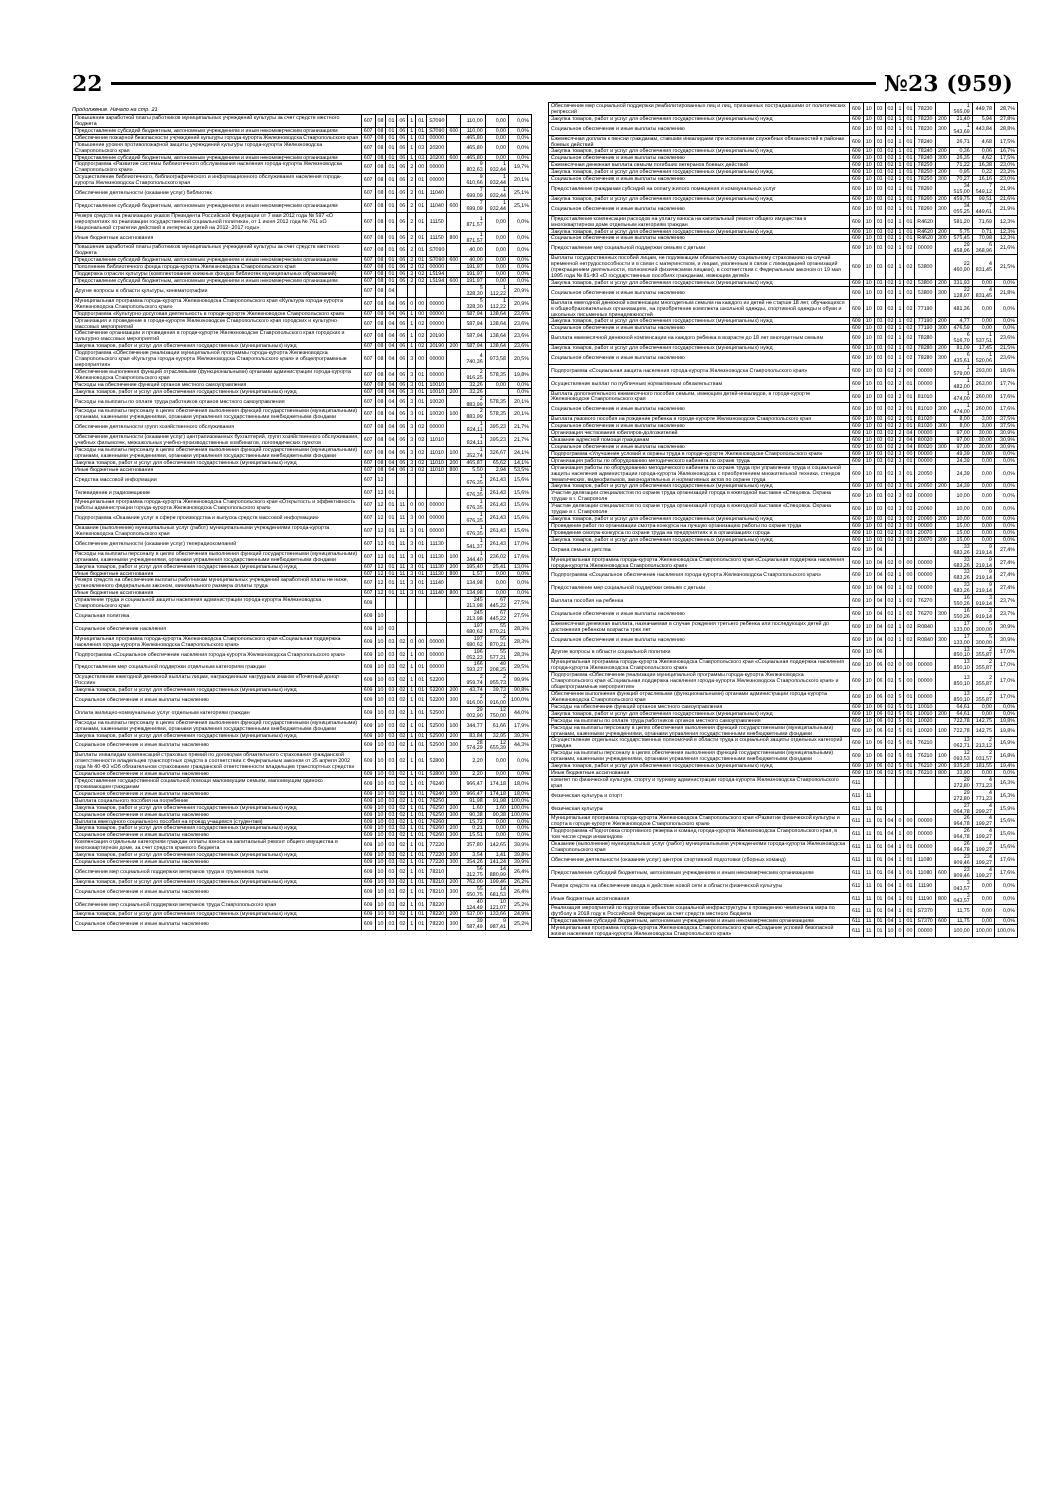22 №23 (959)
Продолжение. Начало на стр. 21
| Повышение заработной платы работников муниципальных учреждений культуры за счет средств местного бюджета | 607 | 08 | 01 | 06 | 1 | 01 | S7090 | | 110,00 | 0,00 | 0,0% |
| Предоставление субсидий бюджетным, автономным учреждениям и иным некоммерческим организациям | 607 | 08 | 01 | 06 | 1 | 01 | S7090 | 600 | 110,00 | 0,00 | 0,0% |
| Обеспечение пожарной безопасности учреждений культуры города-курорта Железноводска Ставропольского края | 607 | 08 | 01 | 06 | 1 | 03 | 00000 | | 465,80 | 0,00 | 0,0% |
| Повышение уровня противопожарной защиты учреждений культуры города-курорта Железноводска Ставропольского края | 607 | 08 | 01 | 06 | 1 | 03 | 20200 | | 465,80 | 0,00 | 0,0% |
| Предоставление субсидий бюджетным, автономным учреждениям и иным некоммерческим организациям | 607 | 08 | 01 | 06 | 1 | 03 | 20200 | 600 | 465,80 | 0,00 | 0,0% |
| Подпрограмма «Развитие системы библиотечного обслуживания населения города-курорта Железноводска Ставропольского края» | 607 | 08 | 01 | 06 | 2 | 00 | 00000 | | 9 802,63 | 1 932,44 | 19,7% |
| Осуществление библиотечного, библиографического и информационного обслуживания населения города-курорта Железноводска Ставропольского края | 607 | 08 | 01 | 06 | 2 | 01 | 00000 | | 9 610,66 | 1 932,44 | 20,1% |
| Обеспечение деятельности (оказание услуг) библиотек | 607 | 08 | 01 | 06 | 2 | 01 | 11040 | | 7 699,09 | 1 932,44 | 25,1% |
| Предоставление субсидий бюджетным, автономным учреждениям и иным некоммерческим организациям | 607 | 08 | 01 | 06 | 2 | 01 | 11040 | 600 | 7 699,09 | 1 932,44 | 25,1% |
| Резерв средств на реализацию указов Президента Российской Федерации от 7 мая 2012 года № 597 «О мероприятиях по реализации государственной социальной политики», от 1 июня 2012 года № 761 «О Национальной стратегии действий в интересах детей на 2012- 2017 годы» | 607 | 08 | 01 | 06 | 2 | 01 | 11150 | | 1 871,57 | 0,00 | 0,0% |
| Иные бюджетные ассигнования | 607 | 08 | 01 | 06 | 2 | 01 | 11150 | 800 | 1 871,57 | 0,00 | 0,0% |
| Повышение заработной платы работников муниципальных учреждений культуры за счет средств местного бюджета | 607 | 08 | 01 | 06 | 2 | 01 | S7090 | | 40,00 | 0,00 | 0,0% |
| Предоставление субсидий бюджетным, автономным учреждениям и иным некоммерческим организациям | 607 | 08 | 01 | 06 | 2 | 01 | S7090 | 600 | 40,00 | 0,00 | 0,0% |
| Пополнение библиотечного фонда города-курорта Железноводска Ставропольского края | 607 | 08 | 01 | 06 | 2 | 02 | 00000 | | 191,97 | 0,00 | 0,0% |
| Поддержка отрасли культуры (комплектование книжных фондов библиотек муниципальных образований) | 607 | 08 | 01 | 06 | 2 | 02 | L5194 | | 191,97 | 0,00 | 0,0% |
| Предоставление субсидий бюджетным, автономным учреждениям и иным некоммерческим организациям | 607 | 08 | 01 | 06 | 2 | 02 | L5194 | 600 | 191,97 | 0,00 | 0,0% |
| Другие вопросы в области культуры, кинематографии | 607 | 08 | 04 | | | | | | 5 328,30 | 1 112,22 | 20,9% |
| Муниципальная программа города-курорта Железноводска Ставропольского края «Культура города-курорта Железноводска Ставропольского края» | 607 | 08 | 04 | 06 | 0 | 00 | 00000 | | 5 328,30 | 1 112,22 | 20,9% |
| Подпрограмма «Культурно-досуговая деятельность в городе-курорте Железноводске Ставропольского края» | 607 | 08 | 04 | 06 | 1 | 00 | 00000 | | 587,94 | 138,64 | 23,6% |
| Организация и проведение в городе-курорте Железноводске Ставропольского края городских и культурно-массовых мероприятий | 607 | 08 | 04 | 06 | 1 | 02 | 00000 | | 587,94 | 138,64 | 23,6% |
| Обеспечение организации и проведения в городе-курорте Железноводске Ставропольского края городских и культурно-массовых мероприятий | 607 | 08 | 04 | 06 | 1 | 02 | 20190 | | 587,94 | 138,64 | 23,6% |
| Закупка товаров, работ и услуг для обеспечения государственных (муниципальных) нужд | 607 | 08 | 04 | 06 | 1 | 02 | 20190 | 200 | 587,94 | 138,64 | 23,6% |
| Подпрограмма «Обеспечение реализации муниципальной программы города-курорта Железноводска Ставропольского края «Культура города-курорта Железноводска Ставропольского края» и общепрограммные мероприятия» | 607 | 08 | 04 | 06 | 3 | 00 | 00000 | | 4 740,36 | 973,58 | 20,5% |
| Обеспечение выполнения функций отраслевыми (функциональными) органами администрации города-курорта Железноводска Ставропольского края | 607 | 08 | 04 | 06 | 3 | 01 | 00000 | | 2 916,25 | 578,35 | 19,8% |
| Расходы на обеспечение функций органов местного самоуправления | 607 | 08 | 04 | 06 | 3 | 01 | 10010 | | 32,26 | 0,00 | 0,0% |
| Закупка товаров, работ и услуг для обеспечения государственных (муниципальных) нужд | 607 | 08 | 04 | 06 | 3 | 01 | 10010 | 200 | 32,26 | | 0,0% |
| Расходы на выплаты по оплате труда работников органов местного самоуправления | 607 | 08 | 04 | 06 | 3 | 01 | 10020 | | 2 883,99 | 578,35 | 20,1% |
| Расходы на выплаты персоналу в целях обеспечения выполнения функций государственными (муниципальными) органами, казенными учреждениями, органами управления государственными внебюджетными фондами | 607 | 08 | 04 | 06 | 3 | 01 | 10020 | 100 | 2 883,99 | 578,35 | 20,1% |
| Обеспечение деятельности групп хозяйственного обслуживания | 607 | 08 | 04 | 06 | 3 | 02 | 00000 | | 1 824,11 | 395,23 | 21,7% |
| Обеспечение деятельности (оказание услуг) централизованных бухгалтерий, групп хозяйственного обслуживания, учебных фильмотек, межшкольных учебно-производственных комбинатов, логопедических пунктов | 607 | 08 | 04 | 06 | 3 | 02 | 11010 | | 1 824,11 | 395,23 | 21,7% |
| Расходы на выплаты персоналу в целях обеспечения выполнения функций государственными (муниципальными) органами, казенными учреждениями, органами управления государственными внебюджетными фондами | 607 | 08 | 04 | 06 | 3 | 02 | 11010 | 100 | 1 352,74 | 326,67 | 24,1% |
| Закупка товаров, работ и услуг для обеспечения государственных (муниципальных) нужд | 607 | 08 | 04 | 06 | 3 | 02 | 11010 | 200 | 465,87 | 65,62 | 14,1% |
| Иные бюджетные ассигнования | 607 | 08 | 04 | 06 | 3 | 02 | 11010 | 800 | 5,50 | 2,94 | 53,5% |
| Средства массовой информации | 607 | 12 | | | | | | | 1 676,35 | 261,43 | 15,6% |
| Телевидение и радиовещание | 607 | 12 | 01 | | | | | | 1 676,35 | 261,43 | 15,6% |
| Муниципальная программа города-курорта Железноводска Ставропольского края «Открытость и эффективность работы администрации города-курорта Железноводска Ставропольского края» | 607 | 12 | 01 | 11 | 0 | 00 | 00000 | | 1 676,35 | 261,43 | 15,6% |
| Подпрограмма «Оказание услуг в сфере производства и выпуска средств массовой информации» | 607 | 12 | 01 | 11 | 3 | 00 | 00000 | | 1 676,35 | 261,43 | 15,6% |
| Оказание (выполнение) муниципальных услуг (работ) муниципальными учреждениями города-курорта Железноводска Ставропольского края | 607 | 12 | 01 | 11 | 3 | 01 | 00000 | | 1 676,35 | 261,43 | 15,6% |
| Обеспечение деятельности (оказание услуг) телерадиокомпаний | 607 | 12 | 01 | 11 | 3 | 01 | 11130 | | 1 541,37 | 261,43 | 17,0% |
| Расходы на выплаты персоналу в целях обеспечения выполнения функций государственными (муниципальными) органами, казенными учреждениями, органами управления государственными внебюджетными фондами | 607 | 12 | 01 | 11 | 3 | 01 | 11130 | 100 | 1 344,40 | 236,02 | 17,6% |
| Закупка товаров, работ и услуг для обеспечения государственных (муниципальных) нужд | 607 | 12 | 01 | 11 | 3 | 01 | 11130 | 200 | 195,40 | 25,41 | 13,0% |
| Иные бюджетные ассигнования | 607 | 12 | 01 | 11 | 3 | 01 | 11130 | 800 | 1,57 | 0,00 | 0,0% |
| Резерв средств на обеспечение выплаты работникам муниципальных учреждений заработной платы не ниже, установленного федеральным законом, минимального размера оплаты труда | 607 | 12 | 01 | 11 | 3 | 01 | 11140 | | 134,98 | 0,00 | 0,0% |
| Иные бюджетные ассигнования | 607 | 12 | 01 | 11 | 3 | 01 | 11140 | 800 | 134,98 | 0,00 | 0,0% |
| управление труда и социальной защиты населения администрации города-курорта Железноводска Ставропольского края | 609 | | | | | | | | 245 213,98 | 67 445,22 | 27,5% |
| Социальная политика | 609 | 10 | | | | | | | 245 213,98 | 67 445,22 | 27,5% |
| Социальное обеспечение населения | 609 | 10 | 03 | | | | | | 197 680,62 | 55 870,21 | 28,3% |
| Муниципальная программа города-курорта Железноводска Ставропольского края «Социальная поддержка населения города-курорта Железноводска Ставропольского края» | 609 | 10 | 03 | 02 | 0 | 00 | 00000 | | 197 680,62 | 55 870,21 | 28,3% |
| Подпрограмма «Социальное обеспечение населения города-курорта Железноводска Ставропольского края» | 609 | 10 | 03 | 02 | 1 | 00 | 00000 | | 196 052,23 | 55 577,21 | 28,3% |
| Предоставление мер социальной поддержки отдельным категориям граждан | 609 | 10 | 03 | 02 | 1 | 01 | 00000 | | 166 593,27 | 49 208,25 | 29,5% |
| Осуществление ежегодной денежной выплаты лицам, награжденным нагрудным знаком «Почетный донор России» | 609 | 10 | 03 | 02 | 1 | 01 | 52200 | | 2 959,74 | 2 955,73 | 99,9% |
| Закупка товаров, работ и услуг для обеспечения государственных (муниципальных) нужд | 609 | 10 | 03 | 02 | 1 | 01 | 52200 | 200 | 43,74 | 39,73 | 90,8% |
| Социальное обеспечение и иные выплаты населению | 609 | 10 | 03 | 02 | 1 | 01 | 52200 | 300 | 2 916,00 | 2 916,00 | 100,0% |
| Оплата жилищно-коммунальных услуг отдельным категориям граждан | 609 | 10 | 03 | 02 | 1 | 01 | 52500 | | 29 002,90 | 12 750,00 | 44,0% |
| Расходы на выплаты персоналу в целях обеспечения выполнения функций государственными (муниципальными) органами, казенными учреждениями, органами управления государственными внебюджетными фондами | 609 | 10 | 03 | 02 | 1 | 01 | 52500 | 100 | 344,77 | 61,66 | 17,9% |
| Закупка товаров, работ и услуг для обеспечения государственных (муниципальных) нужд | 609 | 10 | 03 | 02 | 1 | 01 | 52500 | 200 | 83,84 | 32,95 | 39,3% |
| Социальное обеспечение и иные выплаты населению | 609 | 10 | 03 | 02 | 1 | 01 | 52500 | 300 | 28 574,29 | 12 655,39 | 44,3% |
| Выплаты инвалидам компенсаций страховых премий по договорам обязательного страхования гражданской ответственности владельцев транспортных средств в соответствии с Федеральным законом от 25 апреля 2002 года № 40-ФЗ «Об обязательном страховании гражданской ответственности владельцев транспортных средств» | 609 | 10 | 03 | 02 | 1 | 01 | 52800 | | 2,20 | 0,00 | 0,0% |
| Социальное обеспечение и иные выплаты населению | 609 | 10 | 03 | 02 | 1 | 01 | 52800 | 300 | 2,20 | 0,00 | 0,0% |
| Предоставление государственной социальной помощи малоимущим семьям, малоимущим одиноко проживающим гражданам | 609 | 10 | 03 | 02 | 1 | 01 | 76240 | | 966,47 | 174,18 | 18,0% |
| Социальное обеспечение и иные выплаты населению | 609 | 10 | 03 | 02 | 1 | 01 | 76240 | 300 | 966,47 | 174,18 | 18,0% |
| Выплата социального пособия на погребение | 609 | 10 | 03 | 02 | 1 | 01 | 76250 | | 91,98 | 91,98 | 100,0% |
| Закупка товаров, работ и услуг для обеспечения государственных (муниципальных) нужд | 609 | 10 | 03 | 02 | 1 | 01 | 76250 | 200 | 1,60 | 1,60 | 100,0% |
| Социальное обеспечение и иные выплаты населению | 609 | 10 | 03 | 02 | 1 | 01 | 76250 | 300 | 90,38 | 90,38 | 100,0% |
| Выплата ежегодного социального пособия на проезд учащимся (студентам) | 609 | 10 | 03 | 02 | 1 | 01 | 76260 | | 15,72 | 0,00 | 0,0% |
| Закупка товаров, работ и услуг для обеспечения государственных (муниципальных) нужд | 609 | 10 | 03 | 02 | 1 | 01 | 76260 | 200 | 0,21 | 0,00 | 0,0% |
| Социальное обеспечение и иные выплаты населению | 609 | 10 | 03 | 02 | 1 | 01 | 76260 | 300 | 15,51 | 0,00 | 0,0% |
| Компенсация отдельным категориям граждан оплаты взноса на капитальный ремонт общего имущества в многоквартирном доме, за счет средств краевого бюджета | 609 | 10 | 03 | 02 | 1 | 01 | 77220 | | 357,80 | 142,65 | 39,9% |
| Закупка товаров, работ и услуг для обеспечения государственных (муниципальных) нужд | 609 | 10 | 03 | 02 | 1 | 01 | 77220 | 200 | 3,54 | 1,41 | 39,8% |
| Социальное обеспечение и иные выплаты населению | 609 | 10 | 03 | 02 | 1 | 01 | 77220 | 300 | 354,26 | 141,24 | 39,9% |
| Обеспечение мер социальной поддержки ветеранов труда и тружеников тыла | 609 | 10 | 03 | 02 | 1 | 01 | 78210 | | 56 312,75 | 14 880,99 | 26,4% |
| Закупка товаров, работ и услуг для обеспечения государственных (муниципальных) нужд | 609 | 10 | 03 | 02 | 1 | 01 | 78210 | 200 | 762,00 | 199,46 | 26,2% |
| Социальное обеспечение и иные выплаты населению | 609 | 10 | 03 | 02 | 1 | 01 | 78210 | 300 | 55 550,75 | 14 681,53 | 26,4% |
| Обеспечение мер социальной поддержки ветеранов труда Ставропольского края | 609 | 10 | 03 | 02 | 1 | 01 | 78220 | | 40 124,49 | 10 121,07 | 25,2% |
| Закупка товаров, работ и услуг для обеспечения государственных (муниципальных) нужд | 609 | 10 | 03 | 02 | 1 | 01 | 78220 | 200 | 537,00 | 133,66 | 24,9% |
| Социальное обеспечение и иные выплаты населению | 609 | 10 | 03 | 02 | 1 | 01 | 78220 | 300 | 39 587,49 | 9 987,41 | 25,2% |
| Обеспечение мер социальной поддержки реабилитированных лиц и лиц, признанных пострадавшими от политических репрессий | 609 | 10 | 03 | 02 | 1 | 01 | 78230 | | 1 565,09 | 449,78 | 28,7% |
| Закупка товаров, работ и услуг для обеспечения государственных (муниципальных) нужд | 609 | 10 | 03 | 02 | 1 | 01 | 78230 | 200 | 21,40 | 5,94 | 27,8% |
| Социальное обеспечение и иные выплаты населению | 609 | 10 | 03 | 02 | 1 | 01 | 78230 | 300 | 1 543,69 | 443,84 | 28,8% |
| Ежемесячная доплата к пенсии гражданам, ставшим инвалидами при исполнении служебных обязанностей в районах боевых действий | 609 | 10 | 03 | 02 | 1 | 01 | 78240 | | 26,71 | 4,68 | 17,5% |
| Закупка товаров, работ и услуг для обеспечения государственных (муниципальных) нужд | 609 | 10 | 03 | 02 | 1 | 01 | 78240 | 200 | 0,36 | 0,06 | 16,7% |
| Социальное обеспечение и иные выплаты населению | 609 | 10 | 03 | 02 | 1 | 01 | 78240 | 300 | 26,35 | 4,62 | 17,5% |
| Ежемесячная денежная выплата семьям погибших ветеранов боевых действий | 609 | 10 | 03 | 02 | 1 | 01 | 78250 | | 71,22 | 16,38 | 23,0% |
| Закупка товаров, работ и услуг для обеспечения государственных (муниципальных) нужд | 609 | 10 | 03 | 02 | 1 | 01 | 78250 | 200 | 0,95 | 0,22 | 23,2% |
| Социальное обеспечение и иные выплаты населению | 609 | 10 | 03 | 02 | 1 | 01 | 78250 | 300 | 70,27 | 16,16 | 23,0% |
| Предоставление гражданам субсидий на оплату жилого помещения и коммунальных услуг | 609 | 10 | 03 | 02 | 1 | 01 | 78260 | | 34 515,00 | 7 549,12 | 21,9% |
| Закупка товаров, работ и услуг для обеспечения государственных (муниципальных) нужд | 609 | 10 | 03 | 02 | 1 | 01 | 78260 | 200 | 459,75 | 99,51 | 21,6% |
| Социальное обеспечение и иные выплаты населению | 609 | 10 | 03 | 02 | 1 | 01 | 78260 | 300 | 34 055,25 | 7 449,61 | 21,9% |
| Предоставление компенсации расходов на уплату взноса на капитальный ремонт общего имущества в многоквартирном доме отдельным категориям граждан | 609 | 10 | 03 | 02 | 1 | 01 | R4620 | | 581,20 | 71,69 | 12,3% |
| Закупка товаров, работ и услуг для обеспечения государственных (муниципальных) нужд | 609 | 10 | 03 | 02 | 1 | 01 | R4620 | 200 | 5,75 | 0,71 | 12,3% |
| Социальное обеспечение и иные выплаты населению | 609 | 10 | 03 | 02 | 1 | 01 | R4620 | 300 | 575,45 | 70,98 | 12,3% |
| Предоставление мер социальной поддержки семьям с детьми | 609 | 10 | 03 | 02 | 1 | 02 | 00000 | | 29 458,96 | 6 368,96 | 21,6% |
| Выплаты государственных пособий лицам, не подлежащим обязательному социальному страхованию на случай временной нетрудоспособности и в связи с материнством, и лицам, уволенным в связи с ликвидацией организаций (прекращением деятельности, полномочий физическими лицами), в соответствии с Федеральным законом от 19 мая 1995 года № 81-ФЗ «О государственных пособиях гражданам, имеющим детей» | 609 | 10 | 03 | 02 | 1 | 02 | 53800 | | 22 460,90 | 4 831,45 | 21,5% |
| Закупка товаров, работ и услуг для обеспечения государственных (муниципальных) нужд | 609 | 10 | 03 | 02 | 1 | 02 | 53800 | 200 | 331,93 | 0,00 | 0,0% |
| Социальное обеспечение и иные выплаты населению | 609 | 10 | 03 | 02 | 1 | 02 | 53800 | 300 | 22 128,97 | 4 831,45 | 21,8% |
| Выплата ежегодной денежной компенсации многодетным семьям на каждого из детей не старше 18 лет, обучающихся в общеобразовательных организациях, на приобретение комплекта школьной одежды, спортивной одежды и обуви и школьных письменных принадлежностей | 609 | 10 | 03 | 02 | 1 | 02 | 77190 | | 481,36 | 0,00 | 0,0% |
| Закупка товаров, работ и услуг для обеспечения государственных (муниципальных) нужд | 609 | 10 | 03 | 02 | 1 | 02 | 77190 | 200 | 4,77 | 0,00 | 0,0% |
| Социальное обеспечение и иные выплаты населению | 609 | 10 | 03 | 02 | 1 | 02 | 77190 | 300 | 476,59 | 0,00 | 0,0% |
| Выплата ежемесячной денежной компенсации на каждого ребенка в возрасте до 18 лет многодетным семьям | 609 | 10 | 03 | 02 | 1 | 02 | 78280 | | 6 516,70 | 1 537,51 | 23,6% |
| Закупка товаров, работ и услуг для обеспечения государственных (муниципальных) нужд | 609 | 10 | 03 | 02 | 1 | 02 | 78280 | 200 | 81,09 | 17,45 | 21,5% |
| Социальное обеспечение и иные выплаты населению | 609 | 10 | 03 | 02 | 1 | 02 | 78280 | 300 | 6 435,61 | 1 520,06 | 23,6% |
| Подпрограмма «Социальная защита населения города-курорта Железноводска Ставропольского края» | 609 | 10 | 03 | 02 | 2 | 00 | 00000 | | 1 579,00 | 293,00 | 18,6% |
| Осуществление выплат по публичным нормативным обязательствам | 609 | 10 | 03 | 02 | 2 | 01 | 00000 | | 1 482,00 | 263,00 | 17,7% |
| Выплата дополнительного ежемесячного пособия семьям, имеющим детей-инвалидов, в городе-курорте Железноводске Ставропольского края | 609 | 10 | 03 | 02 | 2 | 01 | 81010 | | 1 474,00 | 260,00 | 17,6% |
| Социальное обеспечение и иные выплаты населению | 609 | 10 | 03 | 02 | 2 | 01 | 81010 | 300 | 1 474,00 | 260,00 | 17,6% |
| Выплата разового пособия на рождение ребенка в городе-курорте Железноводске Ставропольского края | 609 | 10 | 03 | 02 | 2 | 01 | 81020 | | 8,00 | 3,00 | 37,5% |
| Социальное обеспечение и иные выплаты населению | 609 | 10 | 03 | 02 | 2 | 01 | 81020 | 300 | 8,00 | 3,00 | 37,5% |
| Организация чествования юбиляров-долгожителей | 609 | 10 | 03 | 02 | 2 | 04 | 00000 | | 97,00 | 30,00 | 30,9% |
| Оказание адресной помощи гражданам | 609 | 10 | 03 | 02 | 2 | 04 | 80020 | | 97,00 | 30,00 | 30,9% |
| Социальное обеспечение и иные выплаты населению | 609 | 10 | 03 | 02 | 2 | 04 | 80020 | 300 | 97,00 | 30,00 | 30,9% |
| Подпрограмма «Улучшение условий и охраны труда в городе-курорте Железноводске Ставропольского края» | 609 | 10 | 03 | 02 | 3 | 00 | 00000 | | 49,39 | 0,00 | 0,0% |
| Организация работы по оборудованию методического кабинета по охране труда | 609 | 10 | 03 | 02 | 3 | 01 | 00000 | | 24,39 | 0,00 | 0,0% |
| Организация работы по оборудованию методического кабинета по охране труда при управлении труда и социальной защиты населения администрации города-курорта Железноводска с приобретением множительной техники, стендов тематических, видеофильмов, законодательных и нормативных актов по охране труда | 609 | 10 | 03 | 02 | 3 | 01 | 20050 | | 24,39 | 0,00 | 0,0% |
| Закупка товаров, работ и услуг для обеспечения государственных (муниципальных) нужд | 609 | 10 | 03 | 02 | 3 | 01 | 20050 | 200 | 24,39 | 0,00 | 0,0% |
| Участие делегации специалистов по охране труда организаций города в ежегодной выставке «Спецовка. Охрана труда» в г. Ставрополе | 609 | 10 | 03 | 02 | 3 | 02 | 00000 | | 10,00 | 0,00 | 0,0% |
| Участие делегации специалистов по охране труда организаций города в ежегодной выставке «Спецовка. Охрана труда» в г. Ставрополе | 609 | 10 | 03 | 02 | 3 | 02 | 20060 | | 10,00 | 0,00 | 0,0% |
| Закупка товаров, работ и услуг для обеспечения государственных (муниципальных) нужд | 609 | 10 | 03 | 02 | 3 | 02 | 20060 | 200 | 10,00 | 0,00 | 0,0% |
| Проведение работ по организации смотра-конкурса на лучшую организацию работы по охране труда | 609 | 10 | 03 | 02 | 3 | 03 | 00000 | | 15,00 | 0,00 | 0,0% |
| Проведение смотра-конкурса по охране труда на предприятиях и в организациях города | 609 | 10 | 03 | 02 | 3 | 03 | 20070 | | 15,00 | 0,00 | 0,0% |
| Закупка товаров, работ и услуг для обеспечения государственных (муниципальных) нужд | 609 | 10 | 03 | 02 | 3 | 03 | 20070 | 200 | 15,00 | 0,00 | 0,0% |
| Охрана семьи и детства | 609 | 10 | 04 | | | | | | 33 683,26 | 9 219,14 | 27,4% |
| Муниципальная программа города-курорта Железноводска Ставропольского края «Социальная поддержка населения города-курорта Железноводска Ставропольского края» | 609 | 10 | 04 | 02 | 0 | 00 | 00000 | | 33 683,26 | 9 219,14 | 27,4% |
| Подпрограмма «Социальное обеспечение населения города-курорта Железноводска Ставропольского края» | 609 | 10 | 04 | 02 | 1 | 00 | 00000 | | 33 683,26 | 9 219,14 | 27,4% |
| Предоставление мер социальной поддержки семьям с детьми | 609 | 10 | 04 | 02 | 1 | 02 | 00000 | | 33 683,26 | 9 219,14 | 27,4% |
| Выплата пособия на ребенка | 609 | 10 | 04 | 02 | 1 | 02 | 76270 | | 16 550,26 | 3 919,14 | 23,7% |
| Социальное обеспечение и иные выплаты населению | 609 | 10 | 04 | 02 | 1 | 02 | 76270 | 300 | 16 550,26 | 3 919,14 | 23,7% |
| Ежемесячная денежная выплата, назначаемая в случае рождения третьего ребенка или последующих детей до достижения ребенком возраста трех лет | 609 | 10 | 04 | 02 | 1 | 02 | R0840 | | 17 133,00 | 5 300,00 | 30,9% |
| Социальное обеспечение и иные выплаты населению | 609 | 10 | 04 | 02 | 1 | 02 | R0840 | 300 | 17 133,00 | 5 300,00 | 30,9% |
| Другие вопросы в области социальной политики | 609 | 10 | 06 | | | | | | 13 850,10 | 2 355,87 | 17,0% |
| Муниципальная программа города-курорта Железноводска Ставропольского края «Социальная поддержка населения города-курорта Железноводска Ставропольского края» | 609 | 10 | 06 | 02 | 0 | 00 | 00000 | | 13 850,10 | 2 355,87 | 17,0% |
| Подпрограмма «Обеспечение реализации муниципальной программы города-курорта Железноводска Ставропольского края «Социальная поддержка населения города-курорта Железноводска Ставропольского края» и общепрограммные мероприятия» | 609 | 10 | 06 | 02 | 5 | 00 | 00000 | | 13 850,10 | 2 355,87 | 17,0% |
| Обеспечение выполнения функций отраслевыми (функциональными) органами администрации города-курорта Железноводска Ставропольского края | 609 | 10 | 06 | 02 | 5 | 01 | 00000 | | 13 850,10 | 2 355,87 | 17,0% |
| Расходы на обеспечение функций органов местного самоуправления | 609 | 10 | 06 | 02 | 5 | 01 | 10010 | | 64,61 | 0,00 | 0,0% |
| Закупка товаров, работ и услуг для обеспечения государственных (муниципальных) нужд | 609 | 10 | 06 | 02 | 5 | 01 | 10010 | 200 | 64,61 | 0,00 | 0,0% |
| Расходы на выплаты по оплате труда работников органов местного самоуправления | 609 | 10 | 06 | 02 | 5 | 01 | 10020 | | 722,78 | 142,75 | 19,8% |
| Расходы на выплаты персоналу в целях обеспечения выполнения функций государственными (муниципальными) органами, казенными учреждениями, органами управления государственными внебюджетными фондами | 609 | 10 | 06 | 02 | 5 | 01 | 10020 | 100 | 722,78 | 142,75 | 19,8% |
| Осуществление отдельных государственных полномочий в области труда и социальной защиты отдельных категорий граждан | 609 | 10 | 06 | 02 | 5 | 01 | 76210 | | 13 062,71 | 2 213,12 | 16,9% |
| Расходы на выплаты персоналу в целях обеспечения выполнения функций государственными (муниципальными) органами, казенными учреждениями, органами управления государственными внебюджетными фондами | 609 | 10 | 06 | 02 | 5 | 01 | 76210 | 100 | 12 093,53 | 2 031,57 | 16,8% |
| Закупка товаров, работ и услуг для обеспечения государственных (муниципальных) нужд | 609 | 10 | 06 | 02 | 5 | 01 | 76210 | 200 | 935,28 | 181,55 | 19,4% |
| Иные бюджетные ассигнования | 609 | 10 | 06 | 02 | 5 | 01 | 76210 | 800 | 33,90 | 0,00 | 0,0% |
| комитет по физической культуре, спорту и туризму администрации города-курорта Железноводска Ставропольского края | 611 | | | | | | | | 29 272,80 | 4 771,23 | 16,3% |
| Физическая культура и спорт | 611 | 11 | | | | | | | 29 272,80 | 4 771,23 | 16,3% |
| Физическая культура | 611 | 11 | 01 | | | | | | 27 064,78 | 4 299,27 | 15,9% |
| Муниципальная программа города-курорта Железноводска Ставропольского края «Развитие физической культуры и спорта в городе-курорте Железноводске Ставропольского края» | 611 | 11 | 01 | 04 | 0 | 00 | 00000 | | 26 964,78 | 4 199,27 | 15,6% |
| Подпрограмма «Подготовка спортивного резерва и команд города-курорта Железноводска Ставропольского края, в том числе среди инвалидов» | 611 | 11 | 01 | 04 | 1 | 00 | 00000 | | 26 964,78 | 4 199,27 | 15,6% |
| Оказание (выполнение) муниципальных услуг (работ) муниципальными учреждениями города-курорта Железноводска Ставропольского края | 611 | 11 | 01 | 04 | 1 | 01 | 00000 | | 26 964,78 | 4 199,27 | 15,6% |
| Обеспечение деятельности (оказание услуг) центров спортивной подготовки (сборных команд) | 611 | 11 | 01 | 04 | 1 | 01 | 11080 | | 23 909,46 | 4 199,27 | 17,6% |
| Предоставление субсидий бюджетным, автономным учреждениям и иным некоммерческим организациям | 611 | 11 | 01 | 04 | 1 | 01 | 11080 | 600 | 23 909,46 | 4 199,27 | 17,6% |
| Резерв средств на обеспечение ввода в действие новой сети в области физической культуры | 611 | 11 | 01 | 04 | 1 | 01 | 11190 | | 3 043,57 | 0,00 | 0,0% |
| Иные бюджетные ассигнования | 611 | 11 | 01 | 04 | 1 | 01 | 11190 | 800 | 3 043,57 | 0,00 | 0,0% |
| Реализация мероприятий по подготовке объектов социальной инфраструктуры к проведению чемпионата мира по футболу в 2018 году в Российской Федерации за счет средств местного бюджета | 611 | 11 | 01 | 04 | 1 | 01 | S7370 | | 11,75 | 0,00 | 0,0% |
| Предоставление субсидий бюджетным, автономным учреждениям и иным некоммерческим организациям | 611 | 11 | 01 | 04 | 1 | 01 | S7370 | 600 | 11,75 | 0,00 | 0,0% |
| Муниципальная программа города-курорта Железноводска Ставропольского края «Создание условий безопасной жизни населения города-курорта Железноводска Ставропольского края» | 611 | 11 | 01 | 10 | 0 | 00 | 00000 | | 100,00 | 100,00 | 100,0% |